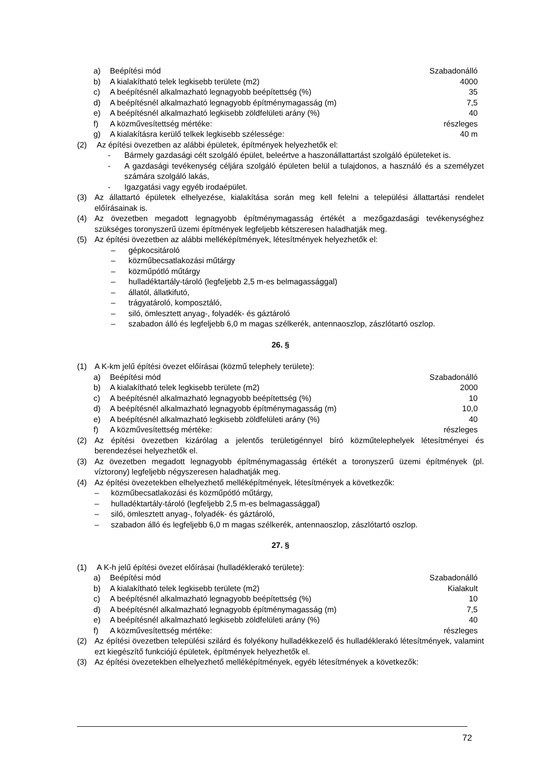a) Beépítési mód Szabadonálló
b) A kialakítható telek legkisebb területe (m2) 4000
c) A beépítésnél alkalmazható legnagyobb beépítettség (%) 35
d) A beépítésnél alkalmazható legnagyobb építménymagasság (m) 7,5
e) A beépítésnél alkalmazható legkisebb zöldfelületi arány (%) 40
f) A közművesítettség mértéke: részleges
g) A kialakításra kerülő telkek legkisebb szélessége: 40 m
(2) Az építési övezetben az alábbi épületek, építmények helyezhetők el:
- Bármely gazdasági célt szolgáló épület, beleértve a haszonállattartást szolgáló épületeket is.
- A gazdasági tevékenység céljára szolgáló épületen belül a tulajdonos, a használó és a személyzet számára szolgáló lakás,
- Igazgatási vagy egyéb irodaépület.
(3) Az állattartó épületek elhelyezése, kialakítása során meg kell felelni a települési állattartási rendelet előírásainak is.
(4) Az övezetben megadott legnagyobb építménymagasság értékét a mezőgazdasági tevékenységhez szükséges toronyszerű üzemi építmények legfeljebb kétszeresen haladhatják meg.
(5) Az építési övezetben az alábbi melléképítmények, létesítmények helyezhetők el:
– gépkocsitároló
– közműbecsatlakozási műtárgy
– közműpótló műtárgy
– hulladéktartály-tároló (legfeljebb 2,5 m-es belmagassággal)
– állatól, állatkifutó,
– trágyatároló, komposztáló,
– siló, ömlesztett anyag-, folyadék- és gáztároló
– szabadon álló és legfeljebb 6,0 m magas szélkerék, antennaoszlop, zászlótartó oszlop.
26. §
(1) A K-km jelű építési övezet előírásai (közmű telephely területe):
a) Beépítési mód Szabadonálló
b) A kialakítható telek legkisebb területe (m2) 2000
c) A beépítésnél alkalmazható legnagyobb beépítettség (%) 10
d) A beépítésnél alkalmazható legnagyobb építménymagasság (m) 10,0
e) A beépítésnél alkalmazható legkisebb zöldfelületi arány (%) 40
f) A közművesítettség mértéke: részleges
(2) Az építési övezetben kizárólag a jelentős területigénnyel bíró közműtelephelyek létesítményei és berendezései helyezhetők el.
(3) Az övezetben megadott legnagyobb építménymagasság értékét a toronyszerű üzemi építmények (pl. víztorony) legfeljebb négyszeresen haladhatják meg.
(4) Az építési övezetekben elhelyezhető melléképítmények, létesítmények a következők:
– közműbecsatlakozási és közműpótló műtárgy,
– hulladéktartály-tároló (legfeljebb 2,5 m-es belmagassággal)
– siló, ömlesztett anyag-, folyadék- és gáztároló,
– szabadon álló és legfeljebb 6,0 m magas szélkerék, antennaoszlop, zászlótartó oszlop.
27. §
(1) A K-h jelű építési övezet előírásai (hulladéklerakó területe):
a) Beépítési mód Szabadonálló
b) A kialakítható telek legkisebb területe (m2) Kialakult
c) A beépítésnél alkalmazható legnagyobb beépítettség (%) 10
d) A beépítésnél alkalmazható legnagyobb építménymagasság (m) 7,5
e) A beépítésnél alkalmazható legkisebb zöldfelületi arány (%) 40
f) A közművesítettség mértéke: részleges
(2) Az építési övezetben települési szilárd és folyékony hulladékkezelő és hulladéklerakó létesítmények, valamint ezt kiegészítő funkciójú épületek, építmények helyezhetők el.
(3) Az építési övezetekben elhelyezhető melléképítmények, egyéb létesítmények a következők:
72